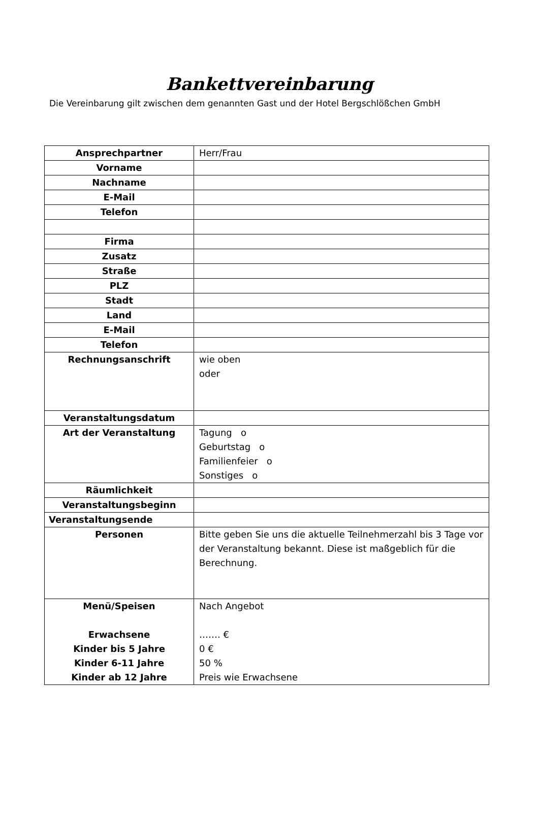Bankettvereinbarung
Die Vereinbarung gilt zwischen dem genannten Gast und der Hotel Bergschlößchen GmbH
| Ansprechpartner | Herr/Frau |
| Vorname | |
| Nachname | |
| E-Mail | |
| Telefon | |
| Firma | |
| Zusatz | |
| Straße | |
| PLZ | |
| Stadt | |
| Land | |
| E-Mail | |
| Telefon | |
| Rechnungsanschrift | wie oben oder |
| Veranstaltungsdatum | |
| Art der Veranstaltung | Tagung o Geburtstag o Familienfeier o Sonstiges o |
| Räumlichkeit | |
| Veranstaltungsbeginn | |
| Veranstaltungsende | |
| Personen | Bitte geben Sie uns die aktuelle Teilnehmerzahl bis 3 Tage vor der Veranstaltung bekannt. Diese ist maßgeblich für die Berechnung. |
| Menü/Speisen Erwachsene Kinder bis 5 Jahre Kinder 6-11 Jahre Kinder ab 12 Jahre | Nach Angebot ……. € 0 € 50 % Preis wie Erwachsene |